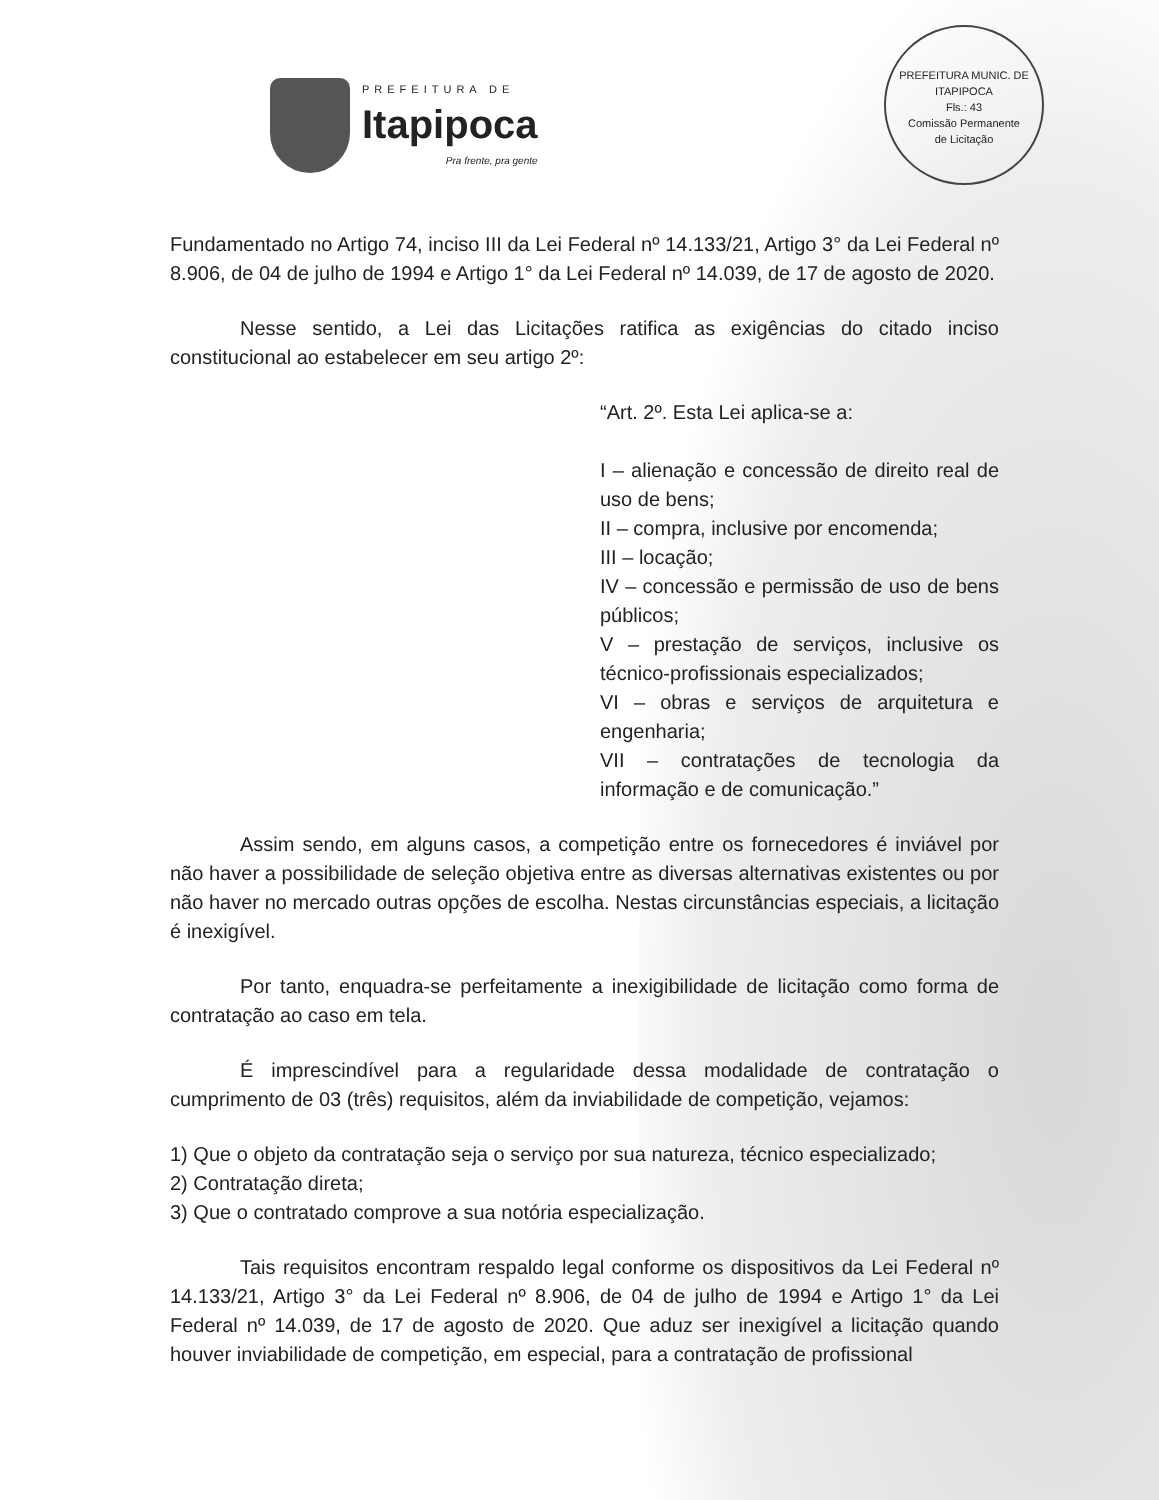PREFEITURA DE
Itapipoca
Pra frente, pra gente
PREFEITURA MUNIC. DE ITAPIPOCA
Fls.: 43
Comissão Permanente
de Licitação
Fundamentado no Artigo 74, inciso III da Lei Federal nº 14.133/21, Artigo 3° da Lei Federal nº 8.906, de 04 de julho de 1994 e Artigo 1° da Lei Federal nº 14.039, de 17 de agosto de 2020.
Nesse sentido, a Lei das Licitações ratifica as exigências do citado inciso constitucional ao estabelecer em seu artigo 2º:
“Art. 2º. Esta Lei aplica-se a:
I – alienação e concessão de direito real de uso de bens;
II – compra, inclusive por encomenda;
III – locação;
IV – concessão e permissão de uso de bens públicos;
V – prestação de serviços, inclusive os técnico-profissionais especializados;
VI – obras e serviços de arquitetura e engenharia;
VII – contratações de tecnologia da informação e de comunicação.”
Assim sendo, em alguns casos, a competição entre os fornecedores é inviável por não haver a possibilidade de seleção objetiva entre as diversas alternativas existentes ou por não haver no mercado outras opções de escolha. Nestas circunstâncias especiais, a licitação é inexigível.
Por tanto, enquadra-se perfeitamente a inexigibilidade de licitação como forma de contratação ao caso em tela.
É imprescindível para a regularidade dessa modalidade de contratação o cumprimento de 03 (três) requisitos, além da inviabilidade de competição, vejamos:
1) Que o objeto da contratação seja o serviço por sua natureza, técnico especializado;
2) Contratação direta;
3) Que o contratado comprove a sua notória especialização.
Tais requisitos encontram respaldo legal conforme os dispositivos da Lei Federal nº 14.133/21, Artigo 3° da Lei Federal nº 8.906, de 04 de julho de 1994 e Artigo 1° da Lei Federal nº 14.039, de 17 de agosto de 2020. Que aduz ser inexigível a licitação quando houver inviabilidade de competição, em especial, para a contratação de profissional